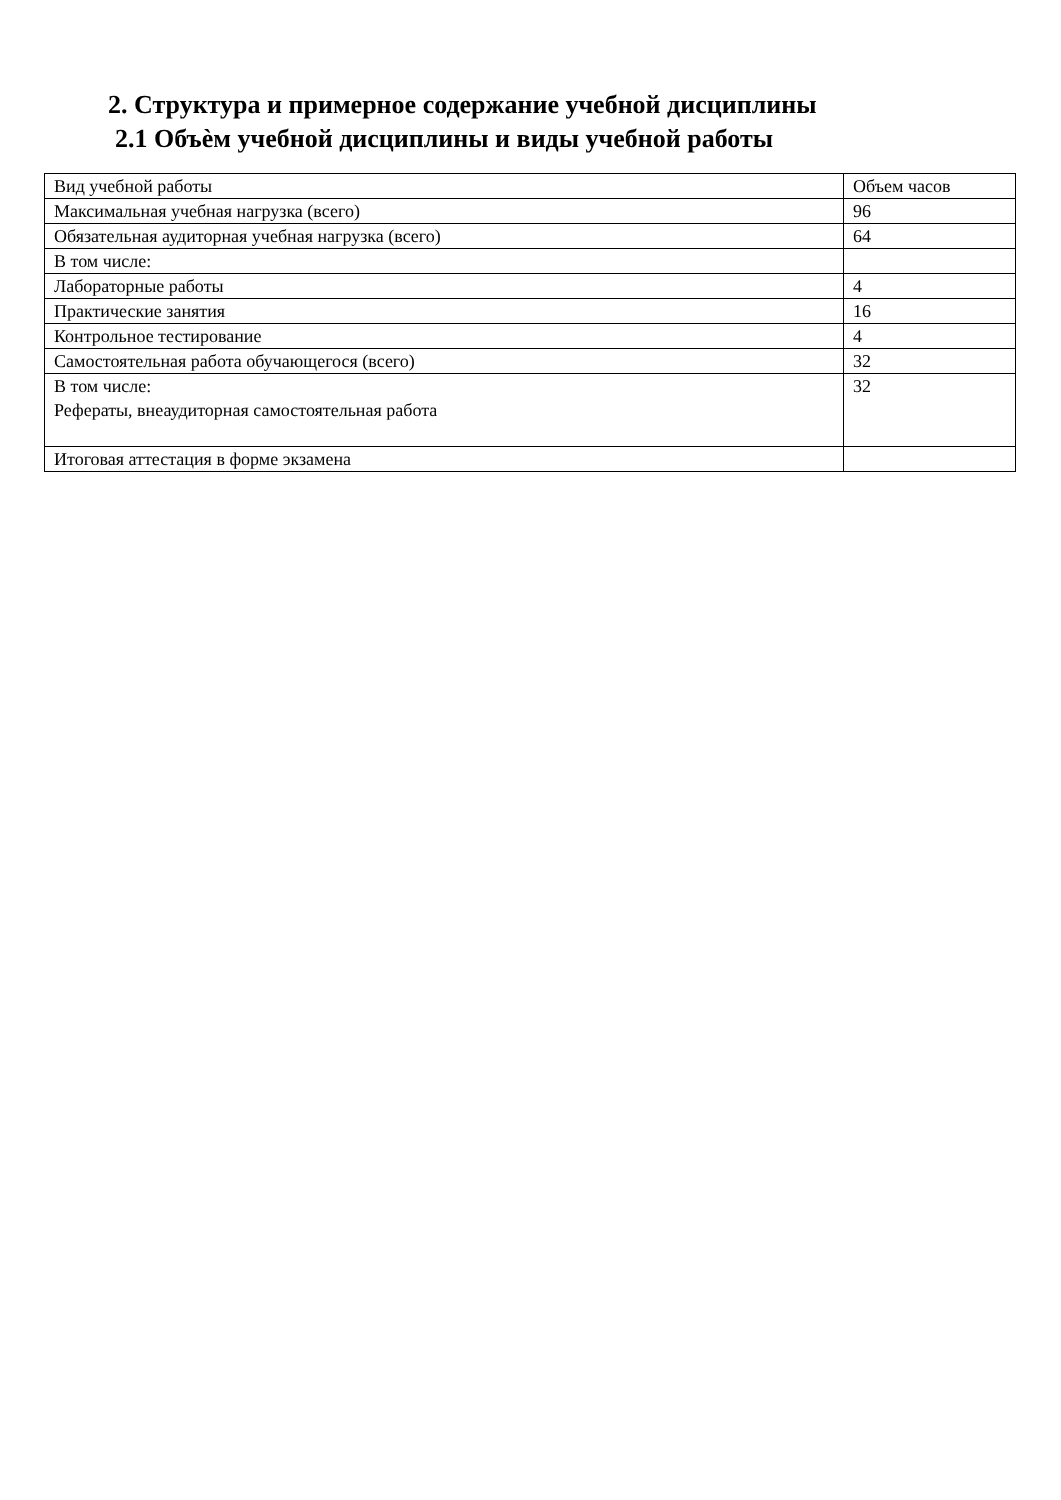2. Структура и примерное содержание учебной дисциплины
2.1 Объѐм учебной дисциплины и виды учебной работы
| Вид учебной работы | Объем часов |
| Максимальная учебная нагрузка (всего) | 96 |
| Обязательная аудиторная учебная нагрузка (всего) | 64 |
| В том числе: | |
| Лабораторные работы | 4 |
| Практические занятия | 16 |
| Контрольное тестирование | 4 |
| Самостоятельная работа обучающегося (всего) | 32 |
| В том числе: Рефераты, внеаудиторная самостоятельная работа | 32 |
| Итоговая аттестация в форме экзамена | |